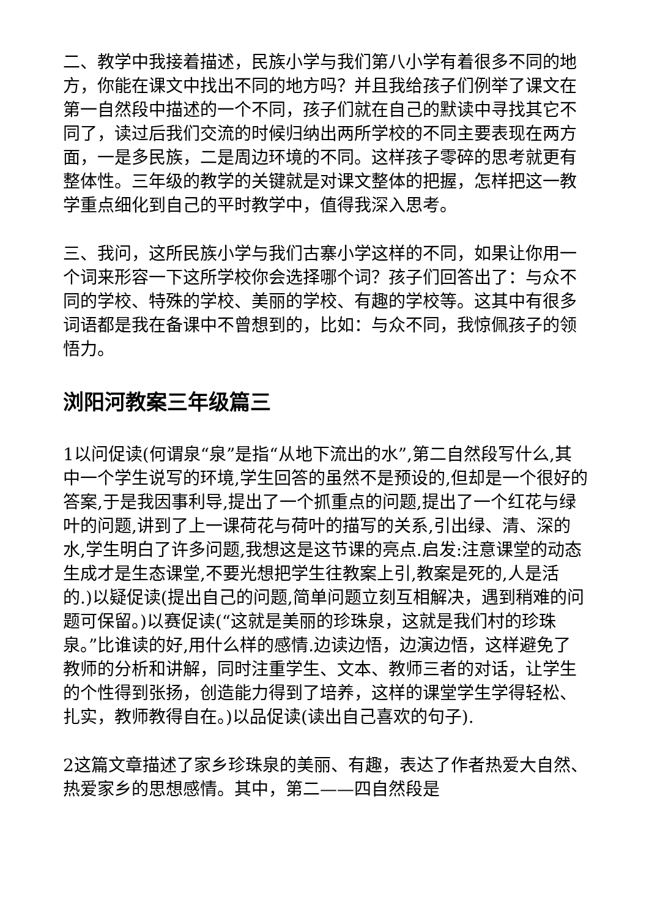二、教学中我接着描述，民族小学与我们第八小学有着很多不同的地方，你能在课文中找出不同的地方吗？并且我给孩子们例举了课文在第一自然段中描述的一个不同，孩子们就在自己的默读中寻找其它不同了，读过后我们交流的时候归纳出两所学校的不同主要表现在两方面，一是多民族，二是周边环境的不同。这样孩子零碎的思考就更有整体性。三年级的教学的关键就是对课文整体的把握，怎样把这一教学重点细化到自己的平时教学中，值得我深入思考。
三、我问，这所民族小学与我们古寨小学这样的不同，如果让你用一个词来形容一下这所学校你会选择哪个词？孩子们回答出了：与众不同的学校、特殊的学校、美丽的学校、有趣的学校等。这其中有很多词语都是我在备课中不曾想到的，比如：与众不同，我惊佩孩子的领悟力。
浏阳河教案三年级篇三
1以问促读(何谓泉“泉”是指“从地下流出的水”,第二自然段写什么,其中一个学生说写的环境,学生回答的虽然不是预设的,但却是一个很好的答案,于是我因事利导,提出了一个抓重点的问题,提出了一个红花与绿叶的问题,讲到了上一课荷花与荷叶的描写的关系,引出绿、清、深的水,学生明白了许多问题,我想这是这节课的亮点.启发:注意课堂的动态生成才是生态课堂,不要光想把学生往教案上引,教案是死的,人是活的.)以疑促读(提出自己的问题,简单问题立刻互相解决，遇到稍难的问题可保留。)以赛促读(“这就是美丽的珍珠泉，这就是我们村的珍珠泉。”比谁读的好,用什么样的感情.边读边悟，边演边悟，这样避免了教师的分析和讲解，同时注重学生、文本、教师三者的对话，让学生的个性得到张扬，创造能力得到了培养，这样的课堂学生学得轻松、扎实，教师教得自在。)以品促读(读出自己喜欢的句子).
2这篇文章描述了家乡珍珠泉的美丽、有趣，表达了作者热爱大自然、热爱家乡的思想感情。其中，第二——四自然段是